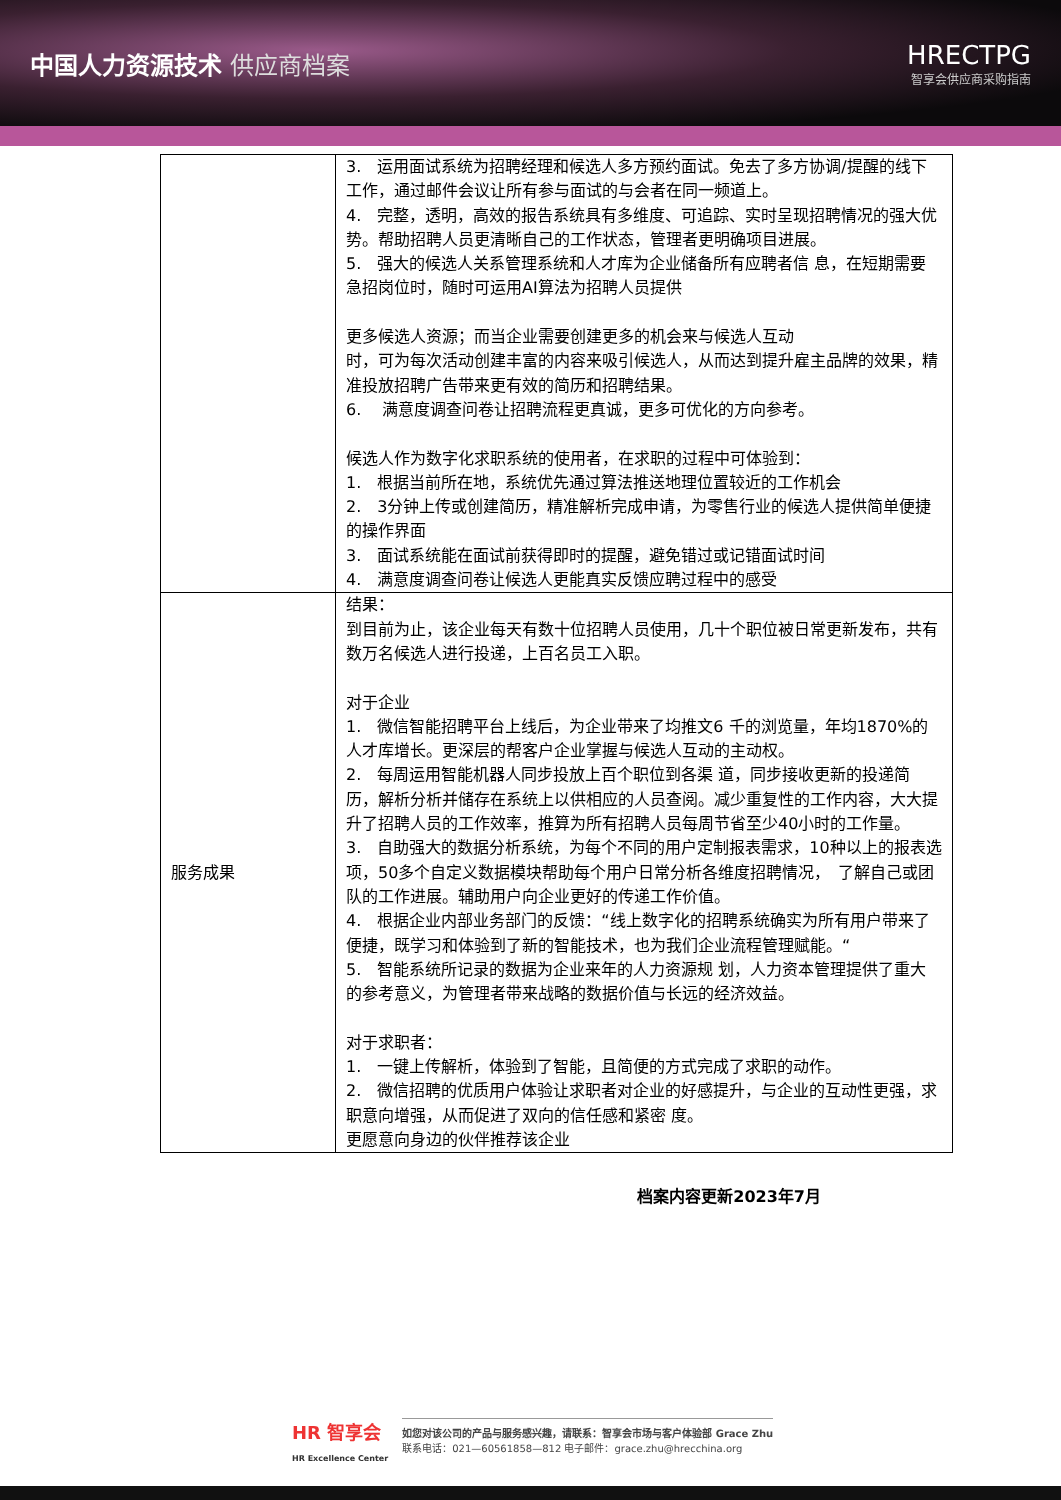中国人力资源技术 供应商档案 HRECTPG
智享会供应商采购指南
| | 3. 运用面试系统为招聘经理和候选人多方预约面试。免去了多方协调/提醒的线下工作，通过邮件会议让所有参与面试的与会者在同一频道上。 4. 完整，透明，高效的报告系统具有多维度、可追踪、实时呈现招聘情况的强大优势。帮助招聘人员更清晰自己的工作状态，管理者更明确项目进展。 5. 强大的候选人关系管理系统和人才库为企业储备所有应聘者信 息，在短期需要急招岗位时，随时可运用AI算法为招聘人员提供 更多候选人资源；而当企业需要创建更多的机会来与候选人互动 时，可为每次活动创建丰富的内容来吸引候选人，从而达到提升雇主品牌的效果，精准投放招聘广告带来更有效的简历和招聘结果。 6. 满意度调查问卷让招聘流程更真诚，更多可优化的方向参考。 候选人作为数字化求职系统的使用者，在求职的过程中可体验到： 1. 根据当前所在地，系统优先通过算法推送地理位置较近的工作机会 2. 3分钟上传或创建简历，精准解析完成申请，为零售行业的候选人提供简单便捷的操作界面 3. 面试系统能在面试前获得即时的提醒，避免错过或记错面试时间 4. 满意度调查问卷让候选人更能真实反馈应聘过程中的感受 |
| 服务成果 | 结果： 到目前为止，该企业每天有数十位招聘人员使用，几十个职位被日常更新发布，共有数万名候选人进行投递，上百名员工入职。 对于企业 1. 微信智能招聘平台上线后，为企业带来了均推文6 千的浏览量，年均1870%的人才库增长。更深层的帮客户企业掌握与候选人互动的主动权。 2. 每周运用智能机器人同步投放上百个职位到各渠 道，同步接收更新的投递简历，解析分析并储存在系统上以供相应的人员查阅。减少重复性的工作内容，大大提升了招聘人员的工作效率，推算为所有招聘人员每周节省至少40小时的工作量。 3. 自助强大的数据分析系统，为每个不同的用户定制报表需求，10种以上的报表选项，50多个自定义数据模块帮助每个用户日常分析各维度招聘情况， 了解自己或团队的工作进展。辅助用户向企业更好的传递工作价值。 4. 根据企业内部业务部门的反馈：“线上数字化的招聘系统确实为所有用户带来了便捷，既学习和体验到了新的智能技术，也为我们企业流程管理赋能。“ 5. 智能系统所记录的数据为企业来年的人力资源规 划，人力资本管理提供了重大的参考意义，为管理者带来战略的数据价值与长远的经济效益。 对于求职者： 1. 一键上传解析，体验到了智能，且简便的方式完成了求职的动作。 2. 微信招聘的优质用户体验让求职者对企业的好感提升，与企业的互动性更强，求职意向增强，从而促进了双向的信任感和紧密 度。 更愿意向身边的伙伴推荐该企业 |
档案内容更新2023年7月
HR 智享会
HR Excellence Center
如您对该公司的产品与服务感兴趣，请联系：智享会市场与客户体验部 Grace Zhu
联系电话：021—60561858—812 电子邮件：grace.zhu@hrecchina.org